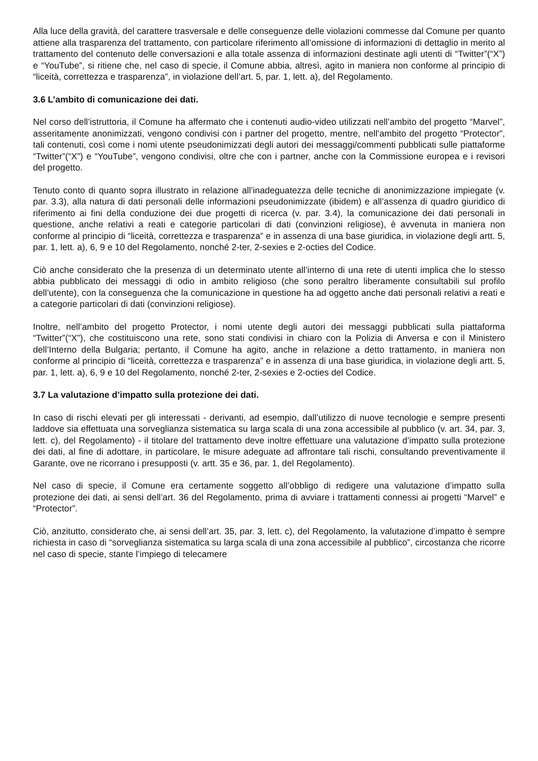Alla luce della gravità, del carattere trasversale e delle conseguenze delle violazioni commesse dal Comune per quanto attiene alla trasparenza del trattamento, con particolare riferimento all’omissione di informazioni di dettaglio in merito al trattamento del contenuto delle conversazioni e alla totale assenza di informazioni destinate agli utenti di “Twitter”(“X”) e “YouTube”, si ritiene che, nel caso di specie, il Comune abbia, altresì, agito in maniera non conforme al principio di “liceità, correttezza e trasparenza”, in violazione dell’art. 5, par. 1, lett. a), del Regolamento.
3.6 L’ambito di comunicazione dei dati.
Nel corso dell’istruttoria, il Comune ha affermato che i contenuti audio-video utilizzati nell’ambito del progetto “Marvel”, asseritamente anonimizzati, vengono condivisi con i partner del progetto, mentre, nell’ambito del progetto “Protector”, tali contenuti, così come i nomi utente pseudonimizzati degli autori dei messaggi/commenti pubblicati sulle piattaforme “Twitter”(“X”) e “YouTube”, vengono condivisi, oltre che con i partner, anche con la Commissione europea e i revisori del progetto.
Tenuto conto di quanto sopra illustrato in relazione all’inadeguatezza delle tecniche di anonimizzazione impiegate (v. par. 3.3), alla natura di dati personali delle informazioni pseudonimizzate (ibidem) e all’assenza di quadro giuridico di riferimento ai fini della conduzione dei due progetti di ricerca (v. par. 3.4), la comunicazione dei dati personali in questione, anche relativi a reati e categorie particolari di dati (convinzioni religiose), è avvenuta in maniera non conforme al principio di “liceità, correttezza e trasparenza” e in assenza di una base giuridica, in violazione degli artt. 5, par. 1, lett. a), 6, 9 e 10 del Regolamento, nonché 2-ter, 2-sexies e 2-octies del Codice.
Ciò anche considerato che la presenza di un determinato utente all’interno di una rete di utenti implica che lo stesso abbia pubblicato dei messaggi di odio in ambito religioso (che sono peraltro liberamente consultabili sul profilo dell’utente), con la conseguenza che la comunicazione in questione ha ad oggetto anche dati personali relativi a reati e a categorie particolari di dati (convinzioni religiose).
Inoltre, nell’ambito del progetto Protector, i nomi utente degli autori dei messaggi pubblicati sulla piattaforma “Twitter”(“X”), che costituiscono una rete, sono stati condivisi in chiaro con la Polizia di Anversa e con il Ministero dell’Interno della Bulgaria; pertanto, il Comune ha agito, anche in relazione a detto trattamento, in maniera non conforme al principio di “liceità, correttezza e trasparenza” e in assenza di una base giuridica, in violazione degli artt. 5, par. 1, lett. a), 6, 9 e 10 del Regolamento, nonché 2-ter, 2-sexies e 2-octies del Codice.
3.7 La valutazione d’impatto sulla protezione dei dati.
In caso di rischi elevati per gli interessati - derivanti, ad esempio, dall’utilizzo di nuove tecnologie e sempre presenti laddove sia effettuata una sorveglianza sistematica su larga scala di una zona accessibile al pubblico (v. art. 34, par. 3, lett. c), del Regolamento) - il titolare del trattamento deve inoltre effettuare una valutazione d’impatto sulla protezione dei dati, al fine di adottare, in particolare, le misure adeguate ad affrontare tali rischi, consultando preventivamente il Garante, ove ne ricorrano i presupposti (v. artt. 35 e 36, par. 1, del Regolamento).
Nel caso di specie, il Comune era certamente soggetto all’obbligo di redigere una valutazione d’impatto sulla protezione dei dati, ai sensi dell’art. 36 del Regolamento, prima di avviare i trattamenti connessi ai progetti “Marvel” e “Protector”.
Ciò, anzitutto, considerato che, ai sensi dell’art. 35, par. 3, lett. c), del Regolamento, la valutazione d’impatto è sempre richiesta in caso di “sorveglianza sistematica su larga scala di una zona accessibile al pubblico”, circostanza che ricorre nel caso di specie, stante l’impiego di telecamere